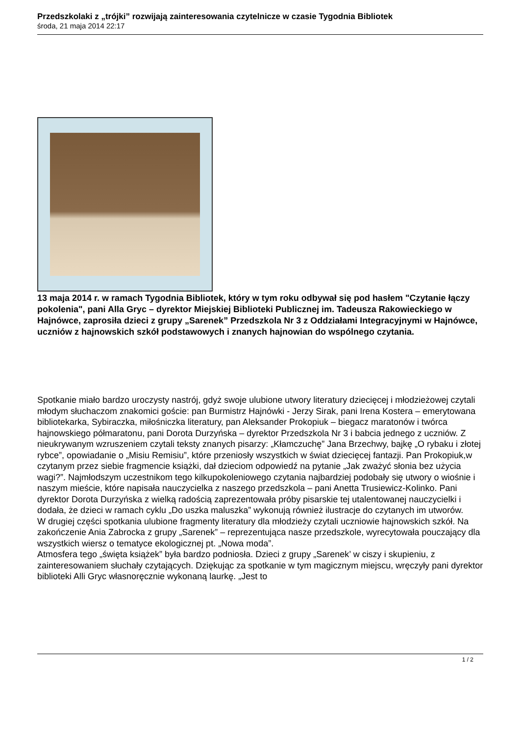Przedszkolaki z „trójki” rozwijają zainteresowania czytelnicze w czasie Tygodnia Bibliotek
środa, 21 maja 2014 22:17
13 maja 2014 r. w ramach Tygodnia Bibliotek, który w tym roku odbywał się pod hasłem "Czytanie łączy pokolenia", pani Alla Gryc – dyrektor Miejskiej Biblioteki Publicznej im. Tadeusza Rakowieckiego w Hajnówce, zaprosiła dzieci z grupy „Sarenek” Przedszkola Nr 3 z Oddziałami Integracyjnymi w Hajnówce, uczniów z hajnowskich szkół podstawowych i znanych hajnowian do wspólnego czytania.
Spotkanie miało bardzo uroczysty nastrój, gdyż swoje ulubione utwory literatury dziecięcej i młodzieżowej czytali młodym słuchaczom znakomici goście: pan Burmistrz Hajnówki - Jerzy Sirak, pani Irena Kostera – emerytowana bibliotekarka, Sybiraczka, miłośniczka literatury, pan Aleksander Prokopiuk – biegacz maratonów i twórca hajnowskiego półmaratonu, pani Dorota Durzyńska – dyrektor Przedszkola Nr 3 i babcia jednego z uczniów. Z nieukrywanym wzruszeniem czytali teksty znanych pisarzy: „Kłamczuchę” Jana Brzechwy, bajkę „O rybaku i złotej rybce”, opowiadanie o „Misiu Remisiu”, które przeniosły wszystkich w świat dziecięcej fantazji. Pan Prokopiuk,w czytanym przez siebie fragmencie książki, dał dzieciom odpowiedź na pytanie „Jak zważyć słonia bez użycia wagi?”. Najmłodszym uczestnikom tego kilkupokoleniowego czytania najbardziej podobały się utwory o wiośnie i naszym mieście, które napisała nauczycielka z naszego przedszkola – pani Anetta Trusiewicz-Kolinko. Pani dyrektor Dorota Durzyńska z wielką radością zaprezentowała próby pisarskie tej utalentowanej nauczycielki i dodała, że dzieci w ramach cyklu „Do uszka maluszka” wykonują również ilustracje do czytanych im utworów.
W drugiej części spotkania ulubione fragmenty literatury dla młodzieży czytali uczniowie hajnowskich szkół. Na zakończenie Ania Zabrocka z grupy „Sarenek” – reprezentująca nasze przedszkole, wyrecytowała pouczający dla wszystkich wiersz o tematyce ekologicznej pt. „Nowa moda”.
Atmosfera tego „święta książek” była bardzo podniosła. Dzieci z grupy „Sarenek’ w ciszy i skupieniu, z zainteresowaniem słuchały czytających. Dziękując za spotkanie w tym magicznym miejscu, wręczyły pani dyrektor biblioteki Alli Gryc własnoręcznie wykonaną laurkę. „Jest to
1 / 2